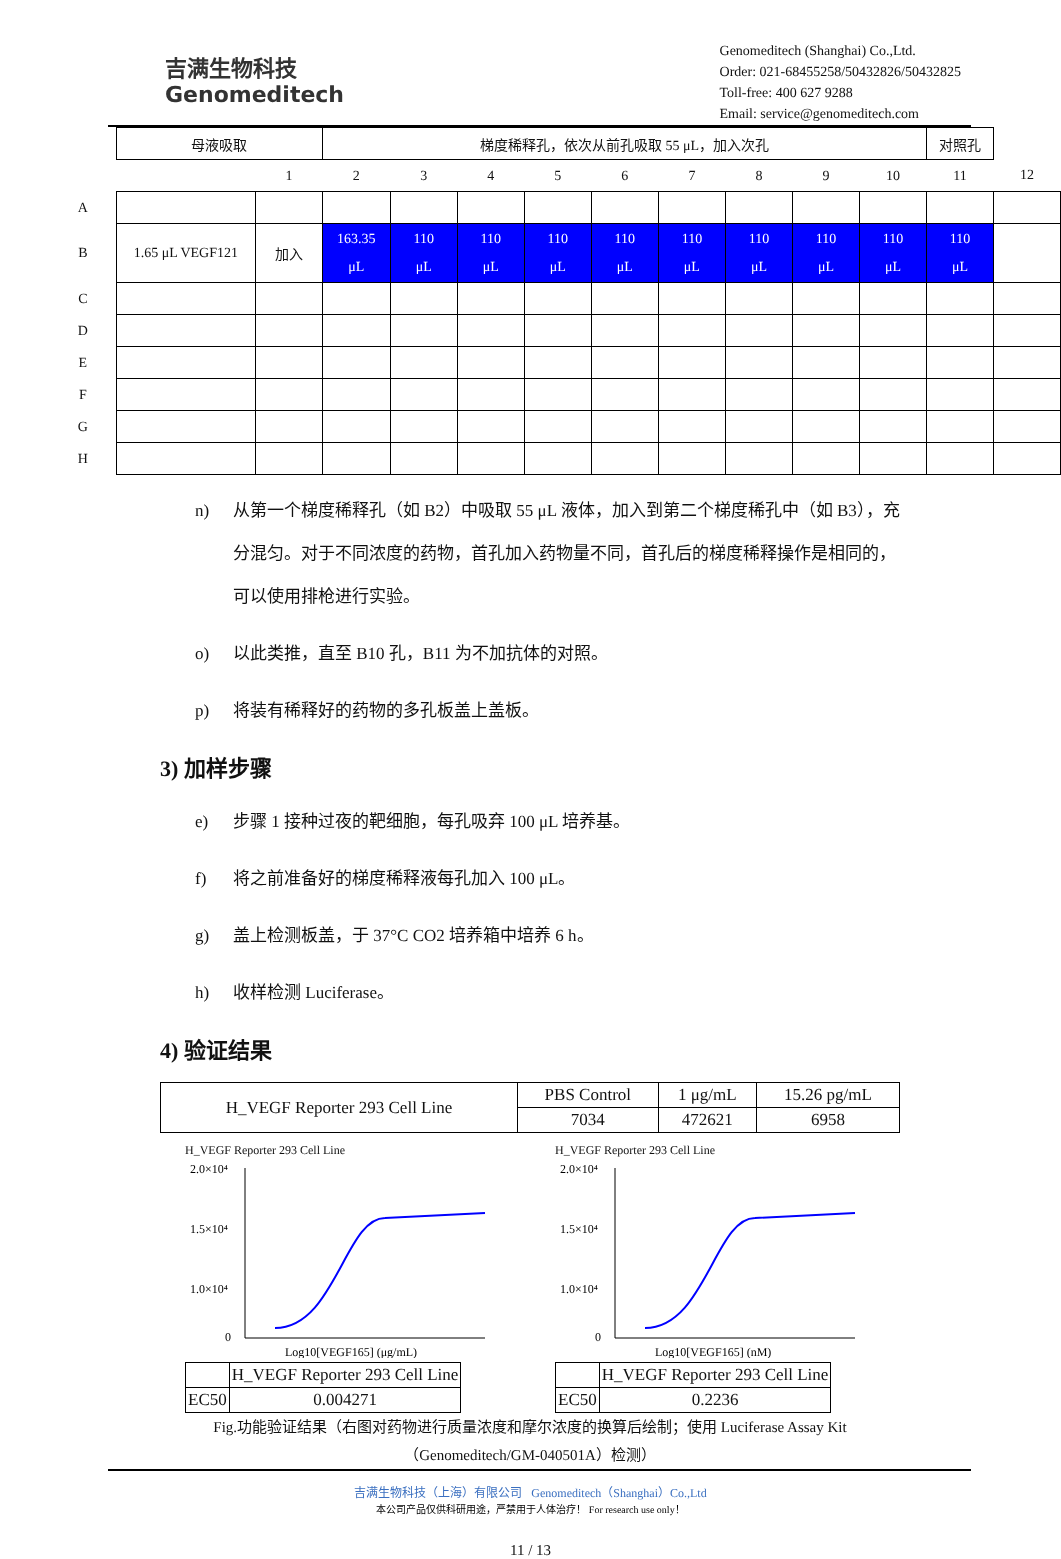吉满生物科技
Genomeditech
Genomeditech (Shanghai) Co.,Ltd.
Order: 021-68455258/50432826/50432825
Toll-free: 400 627 9288
Email: service@genomeditech.com
| | 母液吸取 | | 梯度稀释孔，依次从前孔吸取 55 μL，加入次孔 | | | | | | | | | 对照孔 | |
| | | 1 | 2 | 3 | 4 | 5 | 6 | 7 | 8 | 9 | 10 | 11 | 12 |
| A | | | | | | | | | | | | | |
| B | 1.65 μL VEGF121 | 加入 | 163.35 μL | 110 μL | 110 μL | 110 μL | 110 μL | 110 μL | 110 μL | 110 μL | 110 μL | 110 μL | |
| C | | | | | | | | | | | | | |
| D | | | | | | | | | | | | | |
| E | | | | | | | | | | | | | |
| F | | | | | | | | | | | | | |
| G | | | | | | | | | | | | | |
| H | | | | | | | | | | | | | |
n) 从第一个梯度稀释孔（如 B2）中吸取 55 μL 液体，加入到第二个梯度稀孔中（如 B3），充分混匀。对于不同浓度的药物，首孔加入药物量不同，首孔后的梯度稀释操作是相同的，可以使用排枪进行实验。
o) 以此类推，直至 B10 孔，B11 为不加抗体的对照。
p) 将装有稀释好的药物的多孔板盖上盖板。
3) 加样步骤
e) 步骤 1 接种过夜的靶细胞，每孔吸弃 100 μL 培养基。
f) 将之前准备好的梯度稀释液每孔加入 100 μL。
g) 盖上检测板盖，于 37°C CO2 培养箱中培养 6 h。
h) 收样检测 Luciferase。
4) 验证结果
| H_VEGF Reporter 293 Cell Line | PBS Control | 1 μg/mL | 15.26 pg/mL |
| | 7034 | 472621 | 6958 |
H_VEGF Reporter 293 Cell Line
2.0×10⁴
1.5×10⁴
1.0×10⁴
0
Log10[VEGF165] (μg/mL)
| | H_VEGF Reporter 293 Cell Line |
| EC50 | 0.004271 |
H_VEGF Reporter 293 Cell Line
2.0×10⁴
1.5×10⁴
1.0×10⁴
0
Log10[VEGF165] (nM)
| | H_VEGF Reporter 293 Cell Line |
| EC50 | 0.2236 |
Fig.功能验证结果（右图对药物进行质量浓度和摩尔浓度的换算后绘制；使用 Luciferase Assay Kit （Genomeditech/GM-040501A）检测）
吉满生物科技（上海）有限公司 Genomeditech（Shanghai）Co.,Ltd
本公司产品仅供科研用途，严禁用于人体治疗！ For research use only！
11 / 13